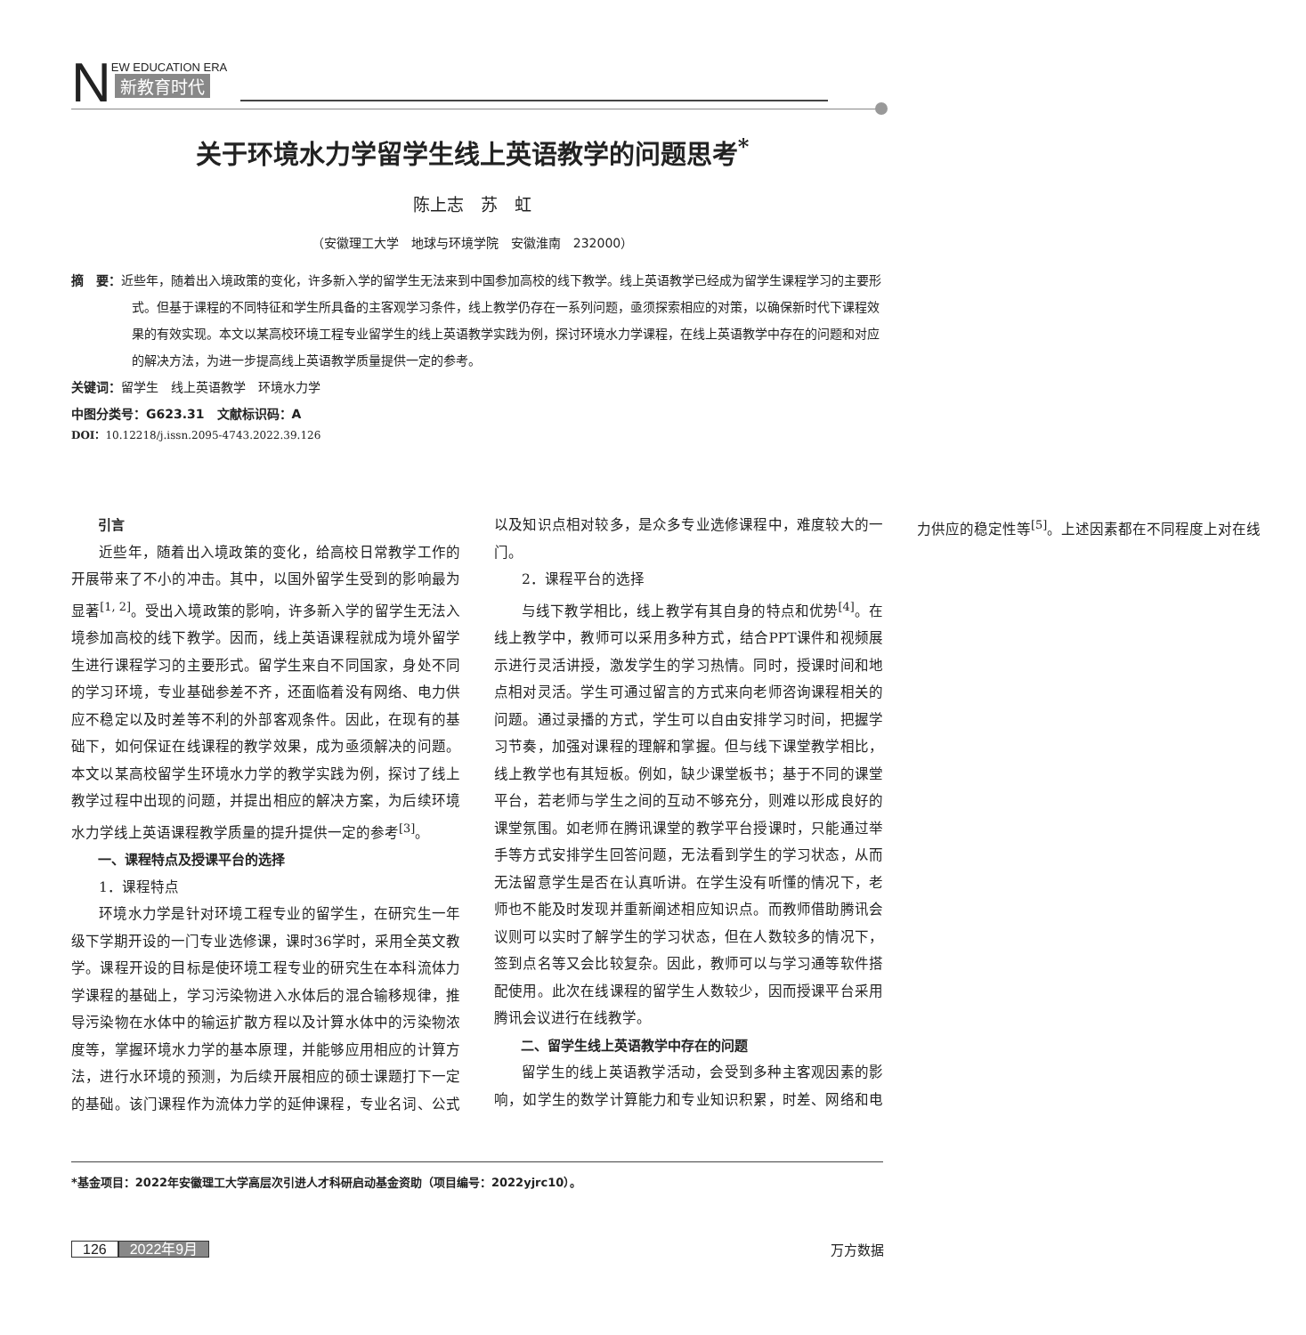N
EW EDUCATION ERA
新教育时代
关于环境水力学留学生线上英语教学的问题思考<sup>*</sup>
陈上志　苏　虹
（安徽理工大学　地球与环境学院　安徽淮南　232000）
摘　要：近些年，随着出入境政策的变化，许多新入学的留学生无法来到中国参加高校的线下教学。线上英语教学已经成为留学生课程学习的主要形式。但基于课程的不同特征和学生所具备的主客观学习条件，线上教学仍存在一系列问题，亟须探索相应的对策，以确保新时代下课程效果的有效实现。本文以某高校环境工程专业留学生的线上英语教学实践为例，探讨环境水力学课程，在线上英语教学中存在的问题和对应的解决方法，为进一步提高线上英语教学质量提供一定的参考。
关键词：留学生　线上英语教学　环境水力学
中图分类号：G623.31　文献标识码：A
DOI：10.12218/j.issn.2095-4743.2022.39.126
引言
近些年，随着出入境政策的变化，给高校日常教学工作的开展带来了不小的冲击。其中，以国外留学生受到的影响最为显著<sup>[1, 2]</sup>。受出入境政策的影响，许多新入学的留学生无法入境参加高校的线下教学。因而，线上英语课程就成为境外留学生进行课程学习的主要形式。留学生来自不同国家，身处不同的学习环境，专业基础参差不齐，还面临着没有网络、电力供应不稳定以及时差等不利的外部客观条件。因此，在现有的基础下，如何保证在线课程的教学效果，成为亟须解决的问题。本文以某高校留学生环境水力学的教学实践为例，探讨了线上教学过程中出现的问题，并提出相应的解决方案，为后续环境水力学线上英语课程教学质量的提升提供一定的参考<sup>[3]</sup>。
一、课程特点及授课平台的选择
1．课程特点
环境水力学是针对环境工程专业的留学生，在研究生一年级下学期开设的一门专业选修课，课时36学时，采用全英文教学。课程开设的目标是使环境工程专业的研究生在本科流体力学课程的基础上，学习污染物进入水体后的混合输移规律，推导污染物在水体中的输运扩散方程以及计算水体中的污染物浓度等，掌握环境水力学的基本原理，并能够应用相应的计算方法，进行水环境的预测，为后续开展相应的硕士课题打下一定的基础。该门课程作为流体力学的延伸课程，专业名词、公式以及知识点相对较多，是众多专业选修课程中，难度较大的一门。
2．课程平台的选择
与线下教学相比，线上教学有其自身的特点和优势<sup>[4]</sup>。在线上教学中，教师可以采用多种方式，结合PPT课件和视频展示进行灵活讲授，激发学生的学习热情。同时，授课时间和地点相对灵活。学生可通过留言的方式来向老师咨询课程相关的问题。通过录播的方式，学生可以自由安排学习时间，把握学习节奏，加强对课程的理解和掌握。但与线下课堂教学相比，线上教学也有其短板。例如，缺少课堂板书；基于不同的课堂平台，若老师与学生之间的互动不够充分，则难以形成良好的课堂氛围。如老师在腾讯课堂的教学平台授课时，只能通过举手等方式安排学生回答问题，无法看到学生的学习状态，从而无法留意学生是否在认真听讲。在学生没有听懂的情况下，老师也不能及时发现并重新阐述相应知识点。而教师借助腾讯会议则可以实时了解学生的学习状态，但在人数较多的情况下，签到点名等又会比较复杂。因此，教师可以与学习通等软件搭配使用。此次在线课程的留学生人数较少，因而授课平台采用腾讯会议进行在线教学。
二、留学生线上英语教学中存在的问题
留学生的线上英语教学活动，会受到多种主客观因素的影响，如学生的数学计算能力和专业知识积累，时差、网络和电力供应的稳定性等<sup>[5]</sup>。上述因素都在不同程度上对在线
*基金项目：2022年安徽理工大学高层次引进人才科研启动基金资助（项目编号：2022yjrc10）。
126 2022年9月 万方数据